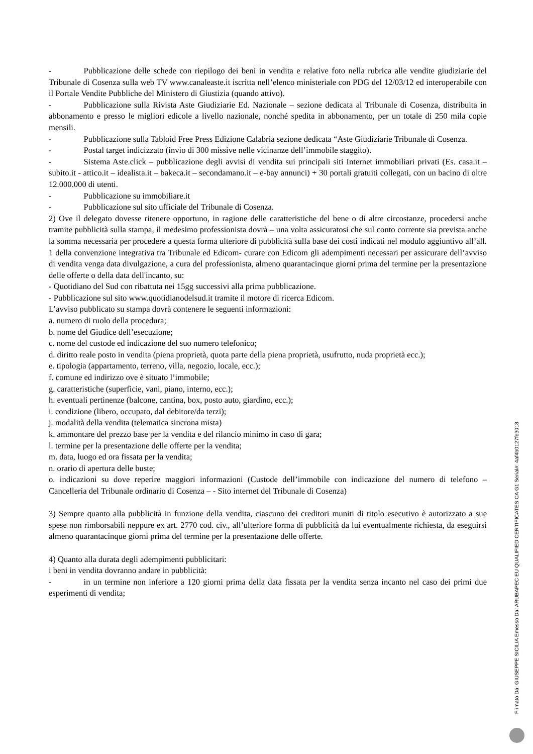- Pubblicazione delle schede con riepilogo dei beni in vendita e relative foto nella rubrica alle vendite giudiziarie del Tribunale di Cosenza sulla web TV www.canaleaste.it iscritta nell’elenco ministeriale con PDG del 12/03/12 ed interoperabile con il Portale Vendite Pubbliche del Ministero di Giustizia (quando attivo).
- Pubblicazione sulla Rivista Aste Giudiziarie Ed. Nazionale – sezione dedicata al Tribunale di Cosenza, distribuita in abbonamento e presso le migliori edicole a livello nazionale, nonché spedita in abbonamento, per un totale di 250 mila copie mensili.
- Pubblicazione sulla Tabloid Free Press Edizione Calabria sezione dedicata “Aste Giudiziarie Tribunale di Cosenza.
- Postal target indicizzato (invio di 300 missive nelle vicinanze dell’immobile staggito).
- Sistema Aste.click – pubblicazione degli avvisi di vendita sui principali siti Internet immobiliari privati (Es. casa.it – subito.it - attico.it – idealista.it – bakeca.it – secondamano.it – e-bay annunci) + 30 portali gratuiti collegati, con un bacino di oltre 12.000.000 di utenti.
- Pubblicazione su immobiliare.it
- Pubblicazione sul sito ufficiale del Tribunale di Cosenza.
2) Ove il delegato dovesse ritenere opportuno, in ragione delle caratteristiche del bene o di altre circostanze, procedersi anche tramite pubblicità sulla stampa, il medesimo professionista dovrà – una volta assicuratosi che sul conto corrente sia prevista anche la somma necessaria per procedere a questa forma ulteriore di pubblicità sulla base dei costi indicati nel modulo aggiuntivo all’all. 1 della convenzione integrativa tra Tribunale ed Edicom- curare con Edicom gli adempimenti necessari per assicurare dell’avviso di vendita venga data divulgazione, a cura del professionista, almeno quarantacinque giorni prima del termine per la presentazione delle offerte o della data dell'incanto, su:
- Quotidiano del Sud con ribattuta nei 15gg successivi alla prima pubblicazione.
- Pubblicazione sul sito www.quotidianodelsud.it tramite il motore di ricerca Edicom.
L’avviso pubblicato su stampa dovrà contenere le seguenti informazioni:
a. numero di ruolo della procedura;
b. nome del Giudice dell’esecuzione;
c. nome del custode ed indicazione del suo numero telefonico;
d. diritto reale posto in vendita (piena proprietà, quota parte della piena proprietà, usufrutto, nuda proprietà ecc.);
e. tipologia (appartamento, terreno, villa, negozio, locale, ecc.);
f. comune ed indirizzo ove è situato l’immobile;
g. caratteristiche (superficie, vani, piano, interno, ecc.);
h. eventuali pertinenze (balcone, cantina, box, posto auto, giardino, ecc.);
i. condizione (libero, occupato, dal debitore/da terzi);
j. modalità della vendita (telematica sincrona mista)
k. ammontare del prezzo base per la vendita e del rilancio minimo in caso di gara;
l. termine per la presentazione delle offerte per la vendita;
m. data, luogo ed ora fissata per la vendita;
n. orario di apertura delle buste;
o. indicazioni su dove reperire maggiori informazioni (Custode dell’immobile con indicazione del numero di telefono – Cancelleria del Tribunale ordinario di Cosenza – - Sito internet del Tribunale di Cosenza)
3) Sempre quanto alla pubblicità in funzione della vendita, ciascuno dei creditori muniti di titolo esecutivo è autorizzato a sue spese non rimborsabili neppure ex art. 2770 cod. civ., all’ulteriore forma di pubblicità da lui eventualmente richiesta, da eseguirsi almeno quarantacinque giorni prima del termine per la presentazione delle offerte.
4) Quanto alla durata degli adempimenti pubblicitari:
i beni in vendita dovranno andare in pubblicità:
- in un termine non inferiore a 120 giorni prima della data fissata per la vendita senza incanto nel caso dei primi due esperimenti di vendita;
Firmato Da: GIUSEPPE SICILIA Emesso Da: ARUBAPEC EU QUALIFIED CERTIFICATES CA G1 Serial#: 4af4b0127fe3018